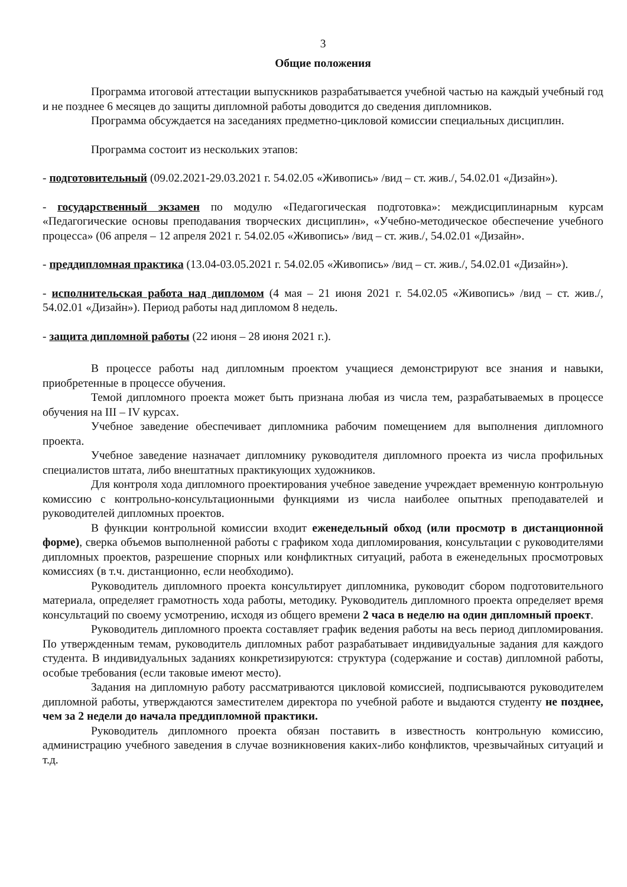3
Общие положения
Программа итоговой аттестации выпускников разрабатывается учебной частью на каждый учебный год и не позднее 6 месяцев до защиты дипломной работы доводится до сведения дипломников.
Программа обсуждается на заседаниях предметно-цикловой комиссии специальных дисциплин.
Программа состоит из нескольких этапов:
- подготовительный (09.02.2021-29.03.2021 г. 54.02.05 «Живопись» /вид – ст. жив./, 54.02.01 «Дизайн»).
- государственный экзамен по модулю «Педагогическая подготовка»: междисциплинарным курсам «Педагогические основы преподавания творческих дисциплин», «Учебно-методическое обеспечение учебного процесса» (06 апреля – 12 апреля 2021 г. 54.02.05 «Живопись» /вид – ст. жив./, 54.02.01 «Дизайн».
- преддипломная практика (13.04-03.05.2021 г. 54.02.05 «Живопись» /вид – ст. жив./, 54.02.01 «Дизайн»).
- исполнительская работа над дипломом (4 мая – 21 июня 2021 г. 54.02.05 «Живопись» /вид – ст. жив./, 54.02.01 «Дизайн»). Период работы над дипломом 8 недель.
- защита дипломной работы (22 июня – 28 июня 2021 г.).
В процессе работы над дипломным проектом учащиеся демонстрируют все знания и навыки, приобретенные в процессе обучения.
Темой дипломного проекта может быть признана любая из числа тем, разрабатываемых в процессе обучения на III – IV курсах.
Учебное заведение обеспечивает дипломника рабочим помещением для выполнения дипломного проекта.
Учебное заведение назначает дипломнику руководителя дипломного проекта из числа профильных специалистов штата, либо внештатных практикующих художников.
Для контроля хода дипломного проектирования учебное заведение учреждает временную контрольную комиссию с контрольно-консультационными функциями из числа наиболее опытных преподавателей и руководителей дипломных проектов.
В функции контрольной комиссии входит еженедельный обход (или просмотр в дистанционной форме), сверка объемов выполненной работы с графиком хода дипломирования, консультации с руководителями дипломных проектов, разрешение спорных или конфликтных ситуаций, работа в еженедельных просмотровых комиссиях (в т.ч. дистанционно, если необходимо).
Руководитель дипломного проекта консультирует дипломника, руководит сбором подготовительного материала, определяет грамотность хода работы, методику. Руководитель дипломного проекта определяет время консультаций по своему усмотрению, исходя из общего времени 2 часа в неделю на один дипломный проект.
Руководитель дипломного проекта составляет график ведения работы на весь период дипломирования. По утвержденным темам, руководитель дипломных работ разрабатывает индивидуальные задания для каждого студента. В индивидуальных заданиях конкретизируются: структура (содержание и состав) дипломной работы, особые требования (если таковые имеют место).
Задания на дипломную работу рассматриваются цикловой комиссией, подписываются руководителем дипломной работы, утверждаются заместителем директора по учебной работе и выдаются студенту не позднее, чем за 2 недели до начала преддипломной практики.
Руководитель дипломного проекта обязан поставить в известность контрольную комиссию, администрацию учебного заведения в случае возникновения каких-либо конфликтов, чрезвычайных ситуаций и т.д.